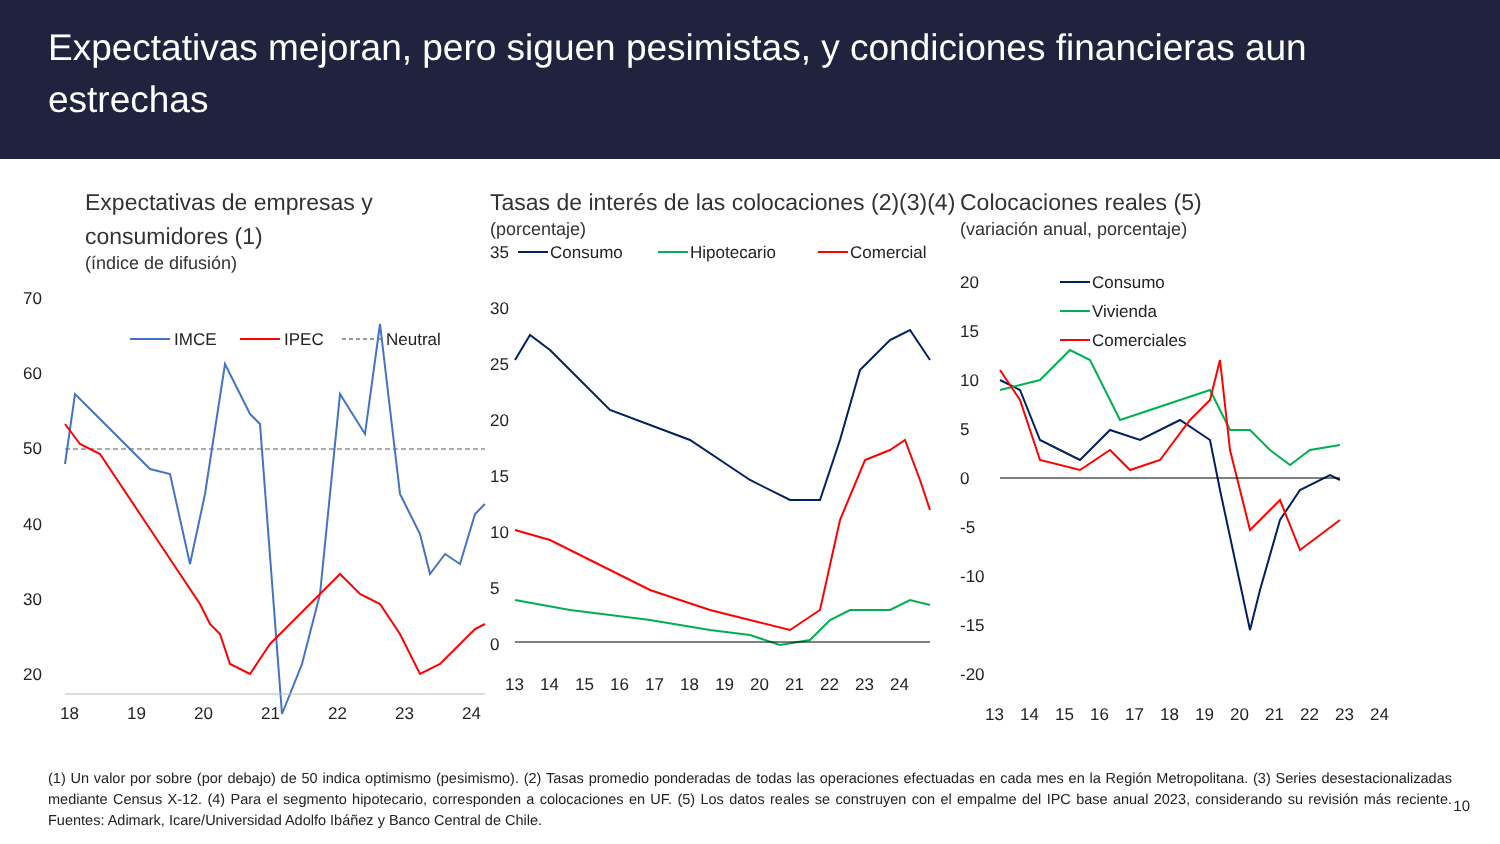Expectativas mejoran, pero siguen pesimistas, y condiciones financieras aun estrechas
Expectativas de empresas y consumidores (1)
(índice de difusión)
70
60
50
40
30
20
IMCE
IPEC
Neutral
18
19
20
21
22
23
24
Tasas de interés de las colocaciones (2)(3)(4)
(porcentaje)
35
30
25
20
15
10
5
0
Consumo
Hipotecario
Comercial
13
14
15
16
17
18
19
20
21
22
23
24
Colocaciones reales (5)
(variación anual, porcentaje)
20
15
10
5
0
-5
-10
-15
-20
Consumo
Vivienda
Comerciales
13
14
15
16
17
18
19
20
21
22
23
24
(1) Un valor por sobre (por debajo) de 50 indica optimismo (pesimismo). (2) Tasas promedio ponderadas de todas las operaciones efectuadas en cada mes en la Región Metropolitana. (3) Series desestacionalizadas mediante Census X-12. (4) Para el segmento hipotecario, corresponden a colocaciones en UF. (5) Los datos reales se construyen con el empalme del IPC base anual 2023, considerando su revisión más reciente. Fuentes: Adimark, Icare/Universidad Adolfo Ibáñez y Banco Central de Chile.
10